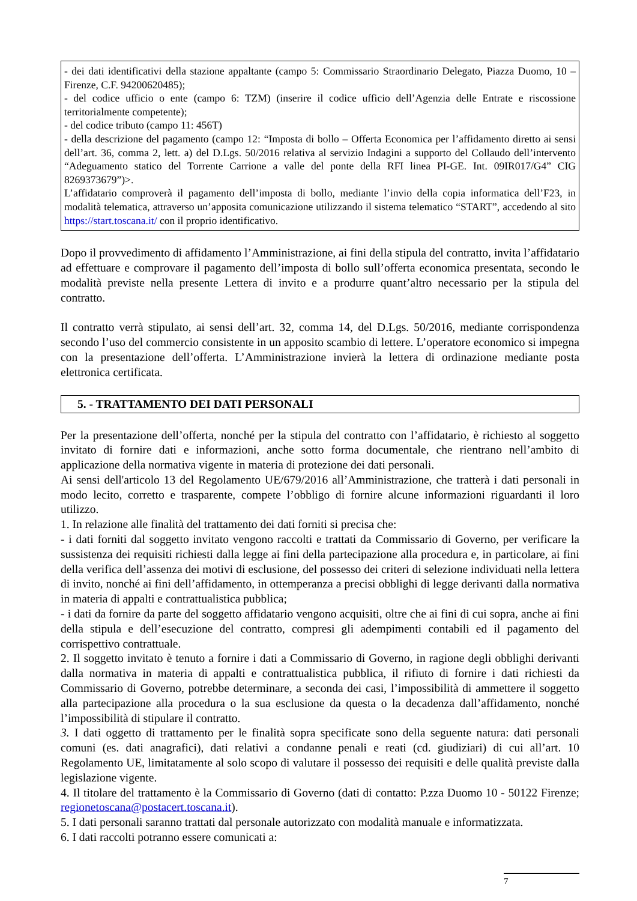- dei dati identificativi della stazione appaltante (campo 5: Commissario Straordinario Delegato, Piazza Duomo, 10 – Firenze, C.F. 94200620485);
- del codice ufficio o ente (campo 6: TZM) (inserire il codice ufficio dell’Agenzia delle Entrate e riscossione territorialmente competente);
- del codice tributo (campo 11: 456T)
- della descrizione del pagamento (campo 12: “Imposta di bollo – Offerta Economica per l’affidamento diretto ai sensi dell’art. 36, comma 2, lett. a) del D.Lgs. 50/2016 relativa al servizio Indagini a supporto del Collaudo dell’intervento “Adeguamento statico del Torrente Carrione a valle del ponte della RFI linea PI-GE. Int. 09IR017/G4” CIG 8269373679”)>.
L’affidatario comproverà il pagamento dell’imposta di bollo, mediante l’invio della copia informatica dell’F23, in modalità telematica, attraverso un’apposita comunicazione utilizzando il sistema telematico “START”, accedendo al sito https://start.toscana.it/ con il proprio identificativo.
Dopo il provvedimento di affidamento l’Amministrazione, ai fini della stipula del contratto, invita l’affidatario ad effettuare e comprovare il pagamento dell’imposta di bollo sull’offerta economica presentata, secondo le modalità previste nella presente Lettera di invito e a produrre quant’altro necessario per la stipula del contratto.
Il contratto verrà stipulato, ai sensi dell’art. 32, comma 14, del D.Lgs. 50/2016, mediante corrispondenza secondo l’uso del commercio consistente in un apposito scambio di lettere. L’operatore economico si impegna con la presentazione dell’offerta. L’Amministrazione invierà la lettera di ordinazione mediante posta elettronica certificata.
5. - TRATTAMENTO DEI DATI PERSONALI
Per la presentazione dell’offerta, nonché per la stipula del contratto con l’affidatario, è richiesto al soggetto invitato di fornire dati e informazioni, anche sotto forma documentale, che rientrano nell’ambito di applicazione della normativa vigente in materia di protezione dei dati personali.
Ai sensi dell'articolo 13 del Regolamento UE/679/2016 all’Amministrazione, che tratterà i dati personali in modo lecito, corretto e trasparente, compete l’obbligo di fornire alcune informazioni riguardanti il loro utilizzo.
1. In relazione alle finalità del trattamento dei dati forniti si precisa che:
- i dati forniti dal soggetto invitato vengono raccolti e trattati da Commissario di Governo, per verificare la sussistenza dei requisiti richiesti dalla legge ai fini della partecipazione alla procedura e, in particolare, ai fini della verifica dell’assenza dei motivi di esclusione, del possesso dei criteri di selezione individuati nella lettera di invito, nonché ai fini dell’affidamento, in ottemperanza a precisi obblighi di legge derivanti dalla normativa in materia di appalti e contrattualistica pubblica;
- i dati da fornire da parte del soggetto affidatario vengono acquisiti, oltre che ai fini di cui sopra, anche ai fini della stipula e dell’esecuzione del contratto, compresi gli adempimenti contabili ed il pagamento del corrispettivo contrattuale.
2. Il soggetto invitato è tenuto a fornire i dati a Commissario di Governo, in ragione degli obblighi derivanti dalla normativa in materia di appalti e contrattualistica pubblica, il rifiuto di fornire i dati richiesti da Commissario di Governo, potrebbe determinare, a seconda dei casi, l’impossibilità di ammettere il soggetto alla partecipazione alla procedura o la sua esclusione da questa o la decadenza dall’affidamento, nonché l’impossibilità di stipulare il contratto.
3. I dati oggetto di trattamento per le finalità sopra specificate sono della seguente natura: dati personali comuni (es. dati anagrafici), dati relativi a condanne penali e reati (cd. giudiziari) di cui all’art. 10 Regolamento UE, limitatamente al solo scopo di valutare il possesso dei requisiti e delle qualità previste dalla legislazione vigente.
4. Il titolare del trattamento è la Commissario di Governo (dati di contatto: P.zza Duomo 10 - 50122 Firenze; regionetoscana@postacert.toscana.it).
5. I dati personali saranno trattati dal personale autorizzato con modalità manuale e informatizzata.
6. I dati raccolti potranno essere comunicati a:
7